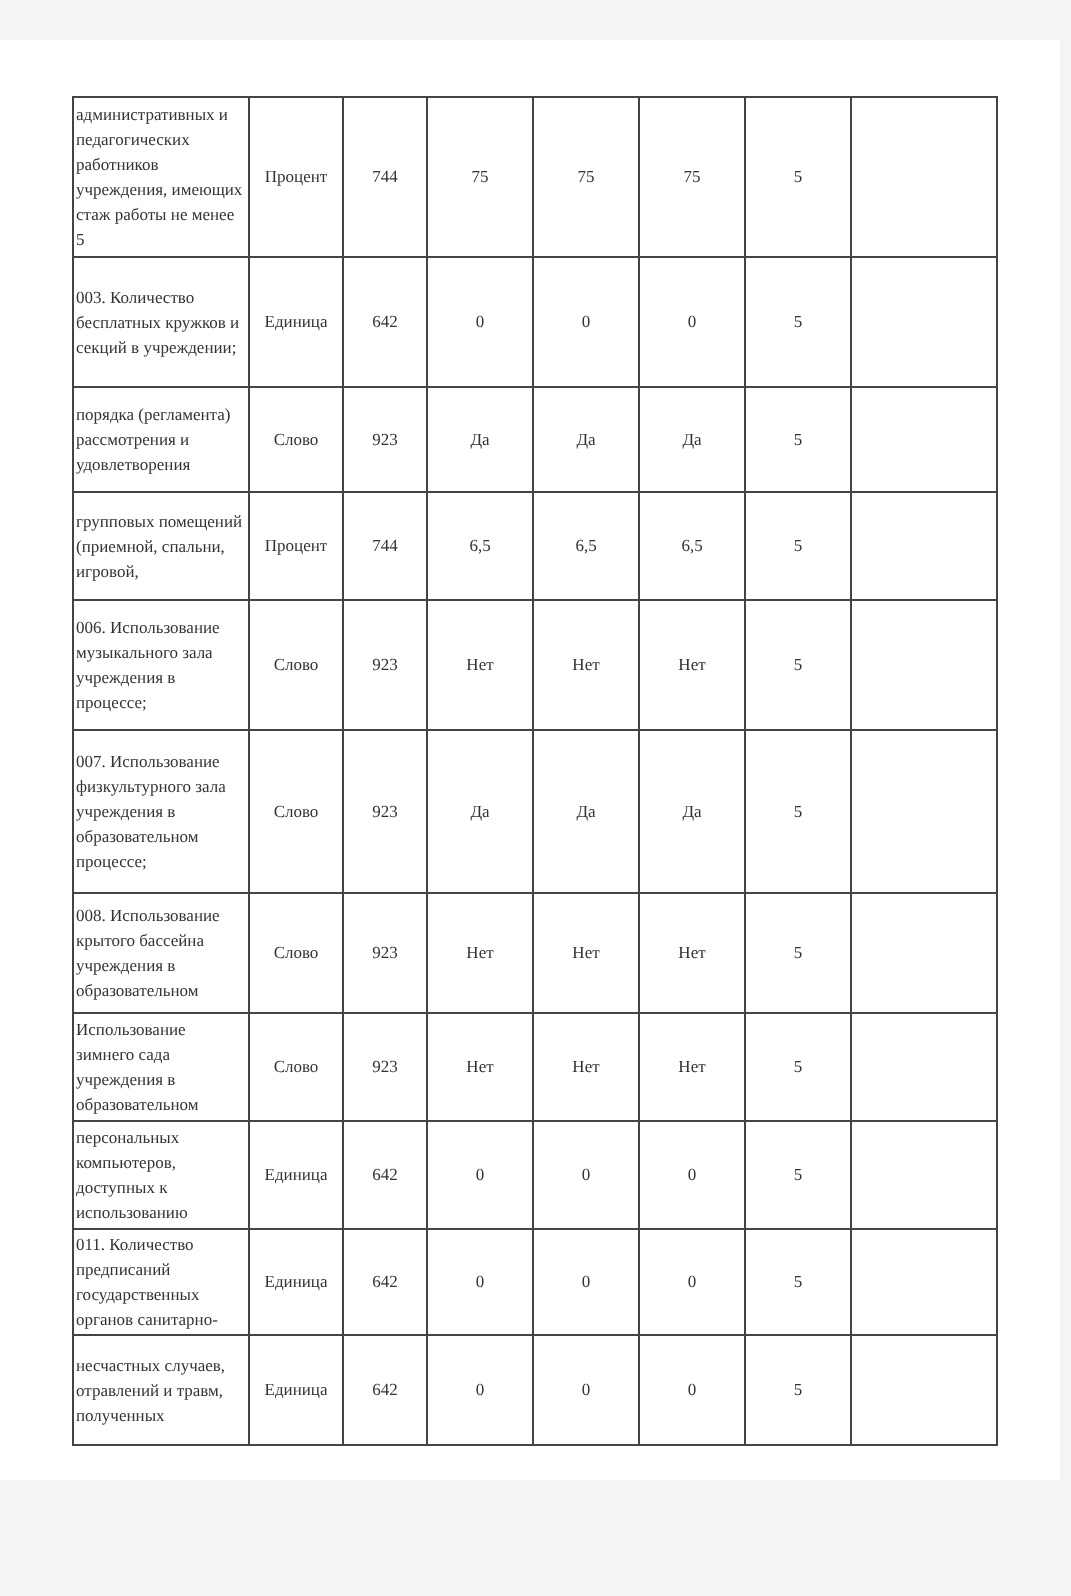| административных и педагогических работников учреждения, имеющих стаж работы не менее 5 | Процент | 744 | 75 | 75 | 75 | 5 | |
| 003. Количество бесплатных кружков и секций в учреждении; | Единица | 642 | 0 | 0 | 0 | 5 | |
| порядка (регламента) рассмотрения и удовлетворения | Слово | 923 | Да | Да | Да | 5 | |
| групповых помещений (приемной, спальни, игровой, | Процент | 744 | 6,5 | 6,5 | 6,5 | 5 | |
| 006. Использование музыкального зала учреждения в процессе; | Слово | 923 | Нет | Нет | Нет | 5 | |
| 007. Использование физкультурного зала учреждения в образовательном процессе; | Слово | 923 | Да | Да | Да | 5 | |
| 008. Использование крытого бассейна учреждения в образовательном | Слово | 923 | Нет | Нет | Нет | 5 | |
| Использование зимнего сада учреждения в образовательном | Слово | 923 | Нет | Нет | Нет | 5 | |
| персональных компьютеров, доступных к использованию | Единица | 642 | 0 | 0 | 0 | 5 | |
| 011. Количество предписаний государственных органов санитарно- | Единица | 642 | 0 | 0 | 0 | 5 | |
| несчастных случаев, отравлений и травм, полученных | Единица | 642 | 0 | 0 | 0 | 5 | |